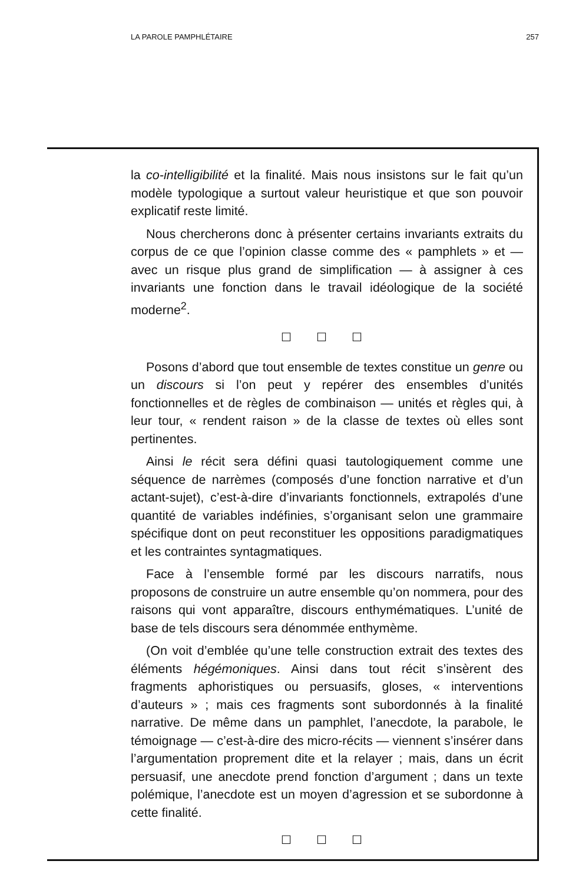LA PAROLE PAMPHLÉTAIRE 257
la co-intelligibilité et la finalité. Mais nous insistons sur le fait qu’un modèle typologique a surtout valeur heuristique et que son pouvoir explicatif reste limité.
Nous chercherons donc à présenter certains invariants extraits du corpus de ce que l’opinion classe comme des « pamphlets » et — avec un risque plus grand de simplification — à assigner à ces invariants une fonction dans le travail idéologique de la société moderne<sup>2</sup>.
☐ ☐ ☐
Posons d’abord que tout ensemble de textes constitue un genre ou un discours si l’on peut y repérer des ensembles d’unités fonctionnelles et de règles de combinaison — unités et règles qui, à leur tour, « rendent raison » de la classe de textes où elles sont pertinentes.
Ainsi le récit sera défini quasi tautologiquement comme une séquence de narrèmes (composés d’une fonction narrative et d’un actant-sujet), c’est-à-dire d’invariants fonctionnels, extrapolés d’une quantité de variables indéfinies, s’organisant selon une grammaire spécifique dont on peut reconstituer les oppositions paradigmatiques et les contraintes syntagmatiques.
Face à l’ensemble formé par les discours narratifs, nous proposons de construire un autre ensemble qu’on nommera, pour des raisons qui vont apparaître, discours enthymématiques. L’unité de base de tels discours sera dénommée enthymème.
(On voit d’emblée qu’une telle construction extrait des textes des éléments hégémoniques. Ainsi dans tout récit s’insèrent des fragments aphoristiques ou persuasifs, gloses, « interventions d’auteurs » ; mais ces fragments sont subordonnés à la finalité narrative. De même dans un pamphlet, l’anecdote, la parabole, le témoignage — c’est-à-dire des micro-récits — viennent s’insérer dans l’argumentation proprement dite et la relayer ; mais, dans un écrit persuasif, une anecdote prend fonction d’argument ; dans un texte polémique, l’anecdote est un moyen d’agression et se subordonne à cette finalité.
☐ ☐ ☐